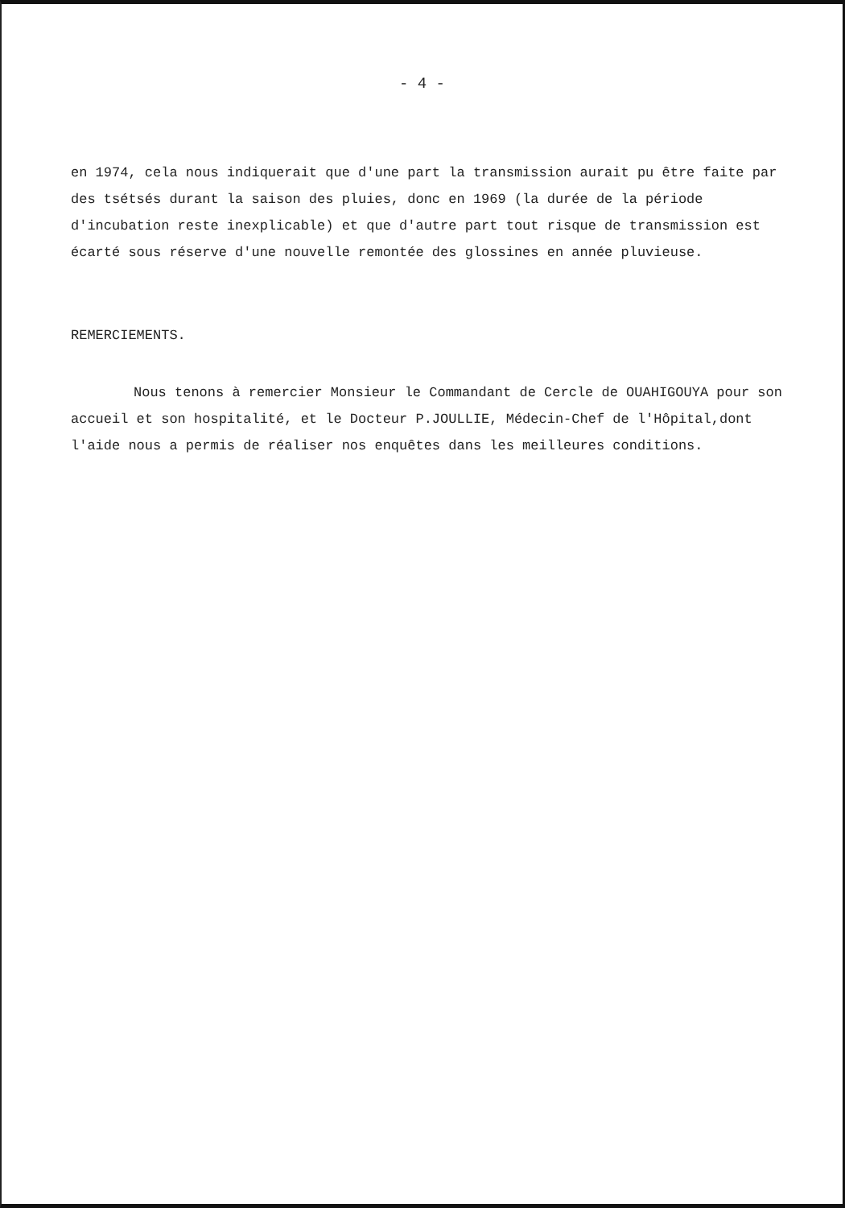- 4 -
en 1974, cela nous indiquerait que d'une part la transmission aurait pu être faite par des tsétsés durant la saison des pluies, donc en 1969 (la durée de la période d'incubation reste inexplicable) et que d'autre part tout risque de transmission est écarté sous réserve d'une nouvelle remontée des glossines en année pluvieuse.
REMERCIEMENTS.
Nous tenons à remercier Monsieur le Commandant de Cercle de OUAHIGOUYA pour son accueil et son hospitalité, et le Docteur P.JOULLIE, Médecin-Chef de l'Hôpital,dont l'aide nous a permis de réaliser nos enquêtes dans les meilleures conditions.